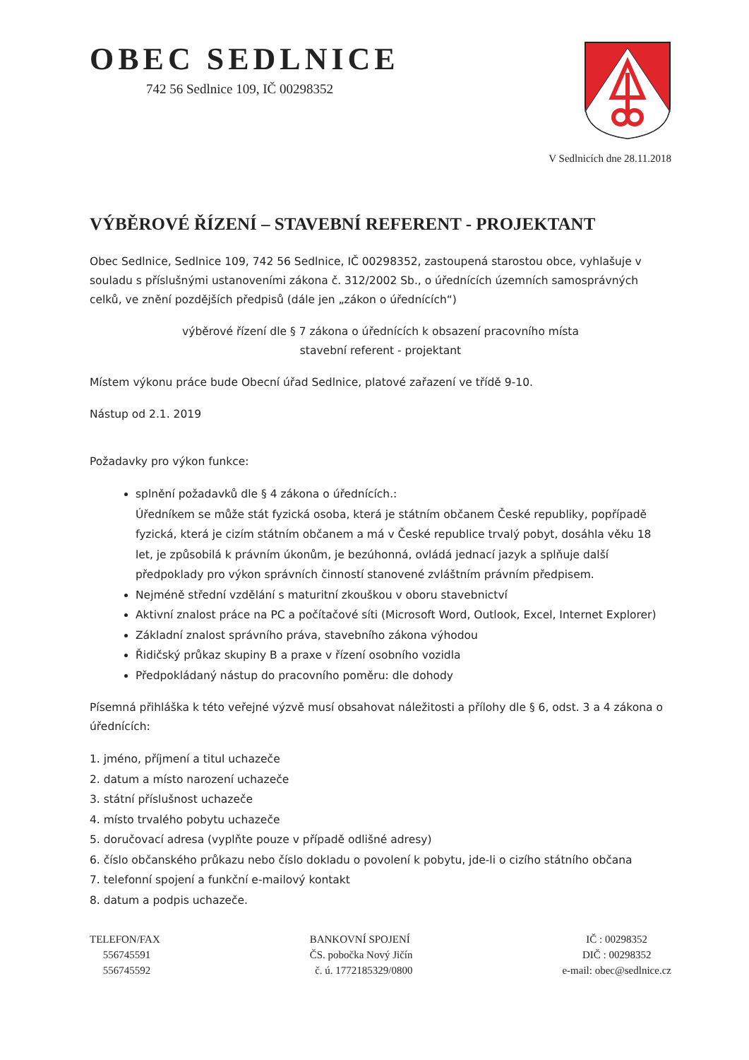OBEC SEDLNICE
742 56 Sedlnice 109, IČ 00298352
V Sedlnicích dne 28.11.2018
VÝBĚROVÉ ŘÍZENÍ – STAVEBNÍ REFERENT - PROJEKTANT
Obec Sedlnice, Sedlnice 109, 742 56 Sedlnice, IČ 00298352, zastoupená starostou obce, vyhlašuje v souladu s příslušnými ustanoveními zákona č. 312/2002 Sb., o úřednících územních samosprávných celků, ve znění pozdějších předpisů (dále jen „zákon o úřednících“)
výběrové řízení dle § 7 zákona o úřednících k obsazení pracovního místa
stavební referent - projektant
Místem výkonu práce bude Obecní úřad Sedlnice, platové zařazení ve třídě 9-10.
Nástup od 2.1. 2019
Požadavky pro výkon funkce:
splnění požadavků dle § 4 zákona o úřednících.:
Úředníkem se může stát fyzická osoba, která je státním občanem České republiky, popřípadě fyzická, která je cizím státním občanem a má v České republice trvalý pobyt, dosáhla věku 18 let, je způsobilá k právním úkonům, je bezúhonná, ovládá jednací jazyk a splňuje další předpoklady pro výkon správních činností stanovené zvláštním právním předpisem.
Nejméně střední vzdělání s maturitní zkouškou v oboru stavebnictví
Aktivní znalost práce na PC a počítačové síti (Microsoft Word, Outlook, Excel, Internet Explorer)
Základní znalost správního práva, stavebního zákona výhodou
Řidičský průkaz skupiny B a praxe v řízení osobního vozidla
Předpokládaný nástup do pracovního poměru: dle dohody
Písemná přihláška k této veřejné výzvě musí obsahovat náležitosti a přílohy dle § 6, odst. 3 a 4 zákona o úřednících:
1. jméno, příjmení a titul uchazeče
2. datum a místo narození uchazeče
3. státní příslušnost uchazeče
4. místo trvalého pobytu uchazeče
5. doručovací adresa (vyplňte pouze v případě odlišné adresy)
6. číslo občanského průkazu nebo číslo dokladu o povolení k pobytu, jde-li o cizího státního občana
7. telefonní spojení a funkční e-mailový kontakt
8. datum a podpis uchazeče.
TELEFON/FAX
556745591
556745592
BANKOVNÍ SPOJENÍ
ČS. pobočka Nový Jičín
č. ú. 1772185329/0800
IČ : 00298352
DIČ : 00298352
e-mail: obec@sedlnice.cz